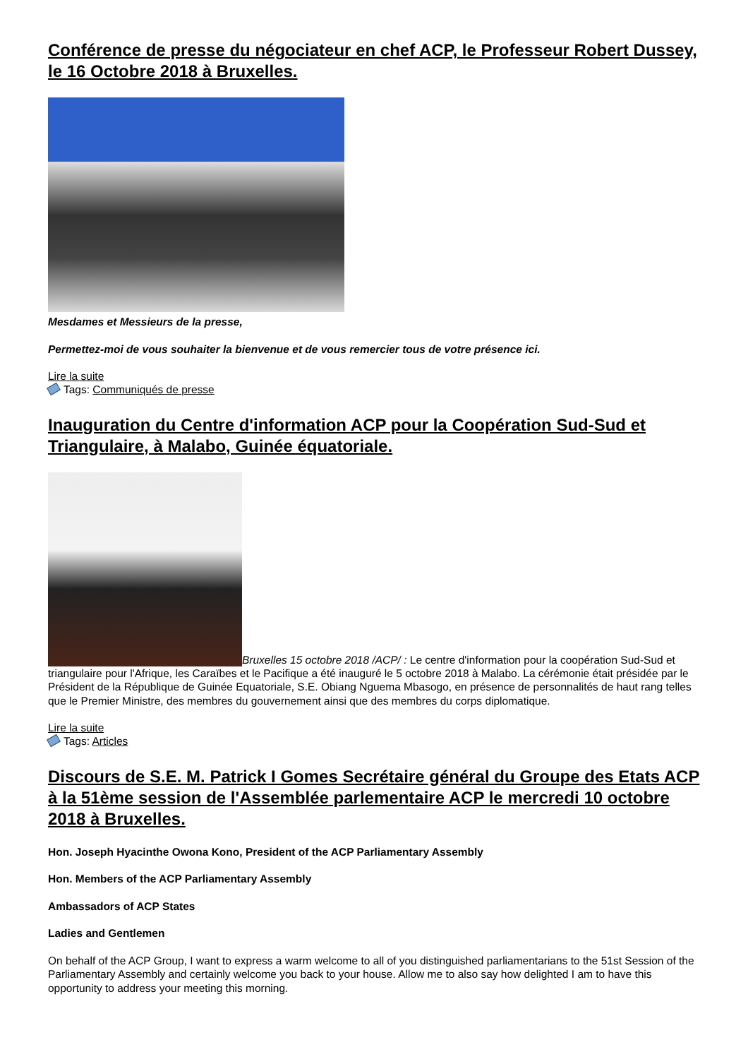Conférence de presse du négociateur en chef ACP, le Professeur Robert Dussey, le 16 Octobre 2018 à Bruxelles.
Mesdames et Messieurs de la presse,
Permettez-moi de vous souhaiter la bienvenue et de vous remercier tous de votre présence ici.
Lire la suite
Tags: Communiqués de presse
Inauguration du Centre d'information ACP pour la Coopération Sud-Sud et Triangulaire, à Malabo, Guinée équatoriale.
Bruxelles 15 octobre 2018 /ACP/ : Le centre d'information pour la coopération Sud-Sud et triangulaire pour l'Afrique, les Caraïbes et le Pacifique a été inauguré le 5 octobre 2018 à Malabo. La cérémonie était présidée par le Président de la République de Guinée Equatoriale, S.E. Obiang Nguema Mbasogo, en présence de personnalités de haut rang telles que le Premier Ministre, des membres du gouvernement ainsi que des membres du corps diplomatique.
Lire la suite
Tags: Articles
Discours de S.E. M. Patrick I Gomes Secrétaire général du Groupe des Etats ACP à la 51ème session de l'Assemblée parlementaire ACP le mercredi 10 octobre 2018 à Bruxelles.
Hon. Joseph Hyacinthe Owona Kono, President of the ACP Parliamentary Assembly
Hon. Members of the ACP Parliamentary Assembly
Ambassadors of ACP States
Ladies and Gentlemen
On behalf of the ACP Group, I want to express a warm welcome to all of you distinguished parliamentarians to the 51st Session of the Parliamentary Assembly and certainly welcome you back to your house. Allow me to also say how delighted I am to have this opportunity to address your meeting this morning.